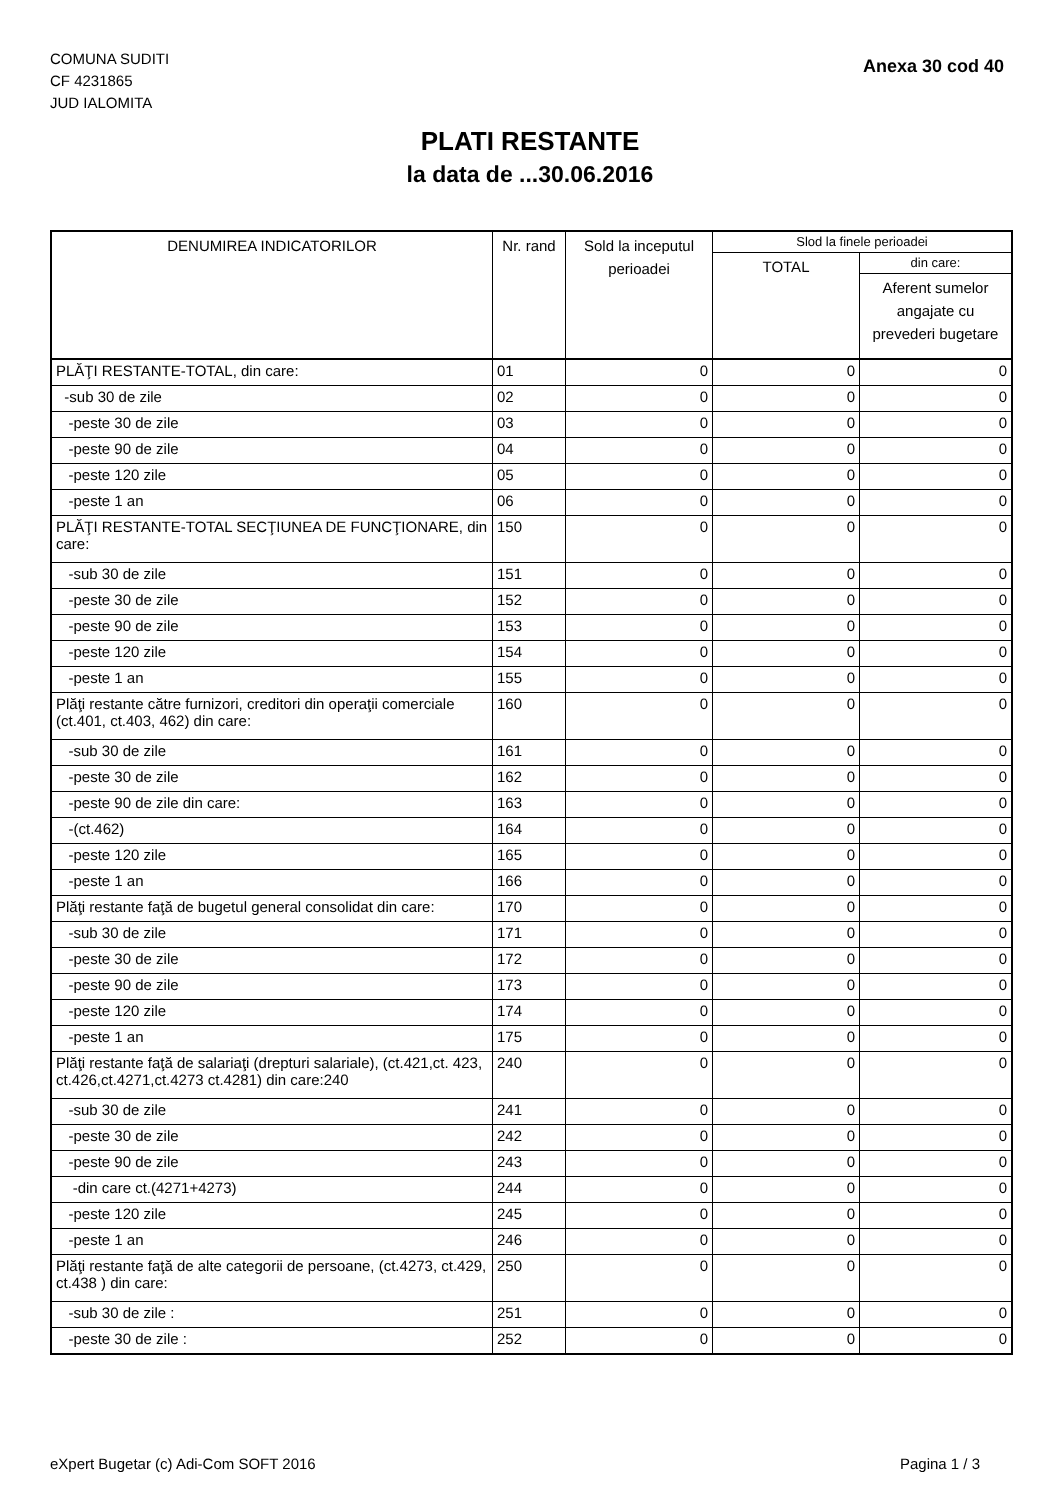COMUNA SUDITI
CF 4231865
JUD IALOMITA
Anexa 30 cod 40
PLATI RESTANTE
la data de ...30.06.2016
| DENUMIREA INDICATORILOR | Nr. rand | Sold la inceputul perioadei | Slod la finele perioadei | |
| --- | --- | --- | --- | --- |
| | | | TOTAL | din care: |
| | | | | Aferent sumelor angajate cu prevederi bugetare |
| PLĂŢI RESTANTE-TOTAL, din care: | 01 | 0 | 0 | 0 |
| -sub 30 de zile | 02 | 0 | 0 | 0 |
| -peste 30 de zile | 03 | 0 | 0 | 0 |
| -peste 90 de zile | 04 | 0 | 0 | 0 |
| -peste 120 zile | 05 | 0 | 0 | 0 |
| -peste 1 an | 06 | 0 | 0 | 0 |
| PLĂŢI RESTANTE-TOTAL SECŢIUNEA DE FUNCŢIONARE, din care: | 150 | 0 | 0 | 0 |
| -sub 30 de zile | 151 | 0 | 0 | 0 |
| -peste 30 de zile | 152 | 0 | 0 | 0 |
| -peste 90 de zile | 153 | 0 | 0 | 0 |
| -peste 120 zile | 154 | 0 | 0 | 0 |
| -peste 1 an | 155 | 0 | 0 | 0 |
| Plăţi restante către furnizori, creditori din operaţii comerciale (ct.401, ct.403, 462) din care: | 160 | 0 | 0 | 0 |
| -sub 30 de zile | 161 | 0 | 0 | 0 |
| -peste 30 de zile | 162 | 0 | 0 | 0 |
| -peste 90 de zile din care: | 163 | 0 | 0 | 0 |
| -(ct.462) | 164 | 0 | 0 | 0 |
| -peste 120 zile | 165 | 0 | 0 | 0 |
| -peste 1 an | 166 | 0 | 0 | 0 |
| Plăţi restante faţă de bugetul general consolidat din care: | 170 | 0 | 0 | 0 |
| -sub 30 de zile | 171 | 0 | 0 | 0 |
| -peste 30 de zile | 172 | 0 | 0 | 0 |
| -peste 90 de zile | 173 | 0 | 0 | 0 |
| -peste 120 zile | 174 | 0 | 0 | 0 |
| -peste 1 an | 175 | 0 | 0 | 0 |
| Plăţi restante faţă de salariaţi (drepturi salariale), (ct.421,ct. 423, ct.426,ct.4271,ct.4273 ct.4281) din care:240 | 240 | 0 | 0 | 0 |
| -sub 30 de zile | 241 | 0 | 0 | 0 |
| -peste 30 de zile | 242 | 0 | 0 | 0 |
| -peste 90 de zile | 243 | 0 | 0 | 0 |
| -din care ct.(4271+4273) | 244 | 0 | 0 | 0 |
| -peste 120 zile | 245 | 0 | 0 | 0 |
| -peste 1 an | 246 | 0 | 0 | 0 |
| Plăţi restante faţă de alte categorii de persoane, (ct.4273, ct.429, ct.438 ) din care: | 250 | 0 | 0 | 0 |
| -sub 30 de zile : | 251 | 0 | 0 | 0 |
| -peste 30 de zile : | 252 | 0 | 0 | 0 |
eXpert Bugetar (c) Adi-Com SOFT 2016
Pagina 1 / 3